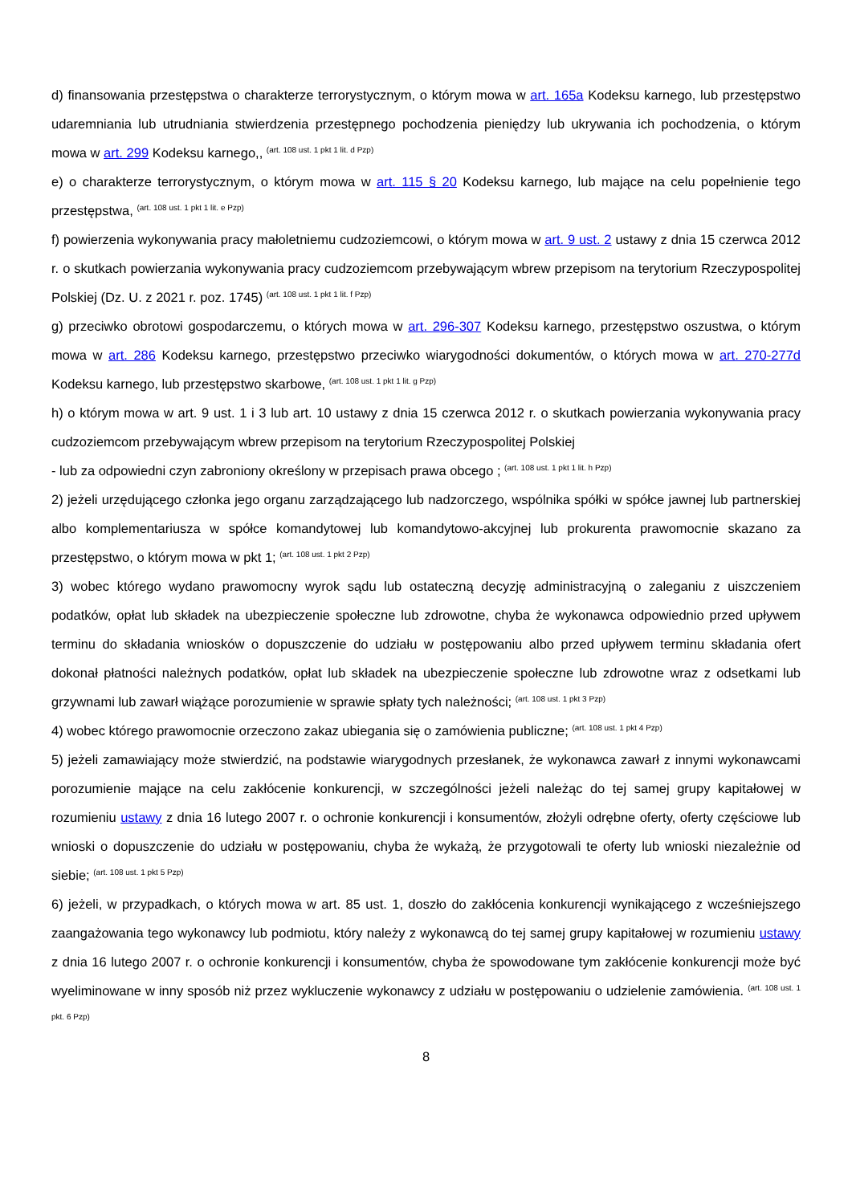d) finansowania przestępstwa o charakterze terrorystycznym, o którym mowa w art. 165a Kodeksu karnego, lub przestępstwo udaremniania lub utrudniania stwierdzenia przestępnego pochodzenia pieniędzy lub ukrywania ich pochodzenia, o którym mowa w art. 299 Kodeksu karnego,, <sup>(art. 108 ust. 1 pkt 1 lit. d Pzp)</sup>
e) o charakterze terrorystycznym, o którym mowa w art. 115 § 20 Kodeksu karnego, lub mające na celu popełnienie tego przestępstwa, <sup>(art. 108 ust. 1 pkt 1 lit. e Pzp)</sup>
f) powierzenia wykonywania pracy małoletniemu cudzoziemcowi, o którym mowa w art. 9 ust. 2 ustawy z dnia 15 czerwca 2012 r. o skutkach powierzania wykonywania pracy cudzoziemcom przebywającym wbrew przepisom na terytorium Rzeczypospolitej Polskiej (Dz. U. z 2021 r. poz. 1745) <sup>(art. 108 ust. 1 pkt 1 lit. f Pzp)</sup>
g) przeciwko obrotowi gospodarczemu, o których mowa w art. 296-307 Kodeksu karnego, przestępstwo oszustwa, o którym mowa w art. 286 Kodeksu karnego, przestępstwo przeciwko wiarygodności dokumentów, o których mowa w art. 270-277d Kodeksu karnego, lub przestępstwo skarbowe, <sup>(art. 108 ust. 1 pkt 1 lit. g Pzp)</sup>
h) o którym mowa w art. 9 ust. 1 i 3 lub art. 10 ustawy z dnia 15 czerwca 2012 r. o skutkach powierzania wykonywania pracy cudzoziemcom przebywającym wbrew przepisom na terytorium Rzeczypospolitej Polskiej
- lub za odpowiedni czyn zabroniony określony w przepisach prawa obcego ; <sup>(art. 108 ust. 1 pkt 1 lit. h Pzp)</sup>
2) jeżeli urzędującego członka jego organu zarządzającego lub nadzorczego, wspólnika spółki w spółce jawnej lub partnerskiej albo komplementariusza w spółce komandytowej lub komandytowo-akcyjnej lub prokurenta prawomocnie skazano za przestępstwo, o którym mowa w pkt 1; <sup>(art. 108 ust. 1 pkt 2 Pzp)</sup>
3) wobec którego wydano prawomocny wyrok sądu lub ostateczną decyzję administracyjną o zaleganiu z uiszczeniem podatków, opłat lub składek na ubezpieczenie społeczne lub zdrowotne, chyba że wykonawca odpowiednio przed upływem terminu do składania wniosków o dopuszczenie do udziału w postępowaniu albo przed upływem terminu składania ofert dokonał płatności należnych podatków, opłat lub składek na ubezpieczenie społeczne lub zdrowotne wraz z odsetkami lub grzywnami lub zawarł wiążące porozumienie w sprawie spłaty tych należności; <sup>(art. 108 ust. 1 pkt 3 Pzp)</sup>
4) wobec którego prawomocnie orzeczono zakaz ubiegania się o zamówienia publiczne; <sup>(art. 108 ust. 1 pkt 4 Pzp)</sup>
5) jeżeli zamawiający może stwierdzić, na podstawie wiarygodnych przesłanek, że wykonawca zawarł z innymi wykonawcami porozumienie mające na celu zakłócenie konkurencji, w szczególności jeżeli należąc do tej samej grupy kapitałowej w rozumieniu ustawy z dnia 16 lutego 2007 r. o ochronie konkurencji i konsumentów, złożyli odrębne oferty, oferty częściowe lub wnioski o dopuszczenie do udziału w postępowaniu, chyba że wykażą, że przygotowali te oferty lub wnioski niezależnie od siebie; <sup>(art. 108 ust. 1 pkt 5 Pzp)</sup>
6) jeżeli, w przypadkach, o których mowa w art. 85 ust. 1, doszło do zakłócenia konkurencji wynikającego z wcześniejszego zaangażowania tego wykonawcy lub podmiotu, który należy z wykonawcą do tej samej grupy kapitałowej w rozumieniu ustawy z dnia 16 lutego 2007 r. o ochronie konkurencji i konsumentów, chyba że spowodowane tym zakłócenie konkurencji może być wyeliminowane w inny sposób niż przez wykluczenie wykonawcy z udziału w postępowaniu o udzielenie zamówienia. <sup>(art. 108 ust. 1 pkt. 6 Pzp)</sup>
8